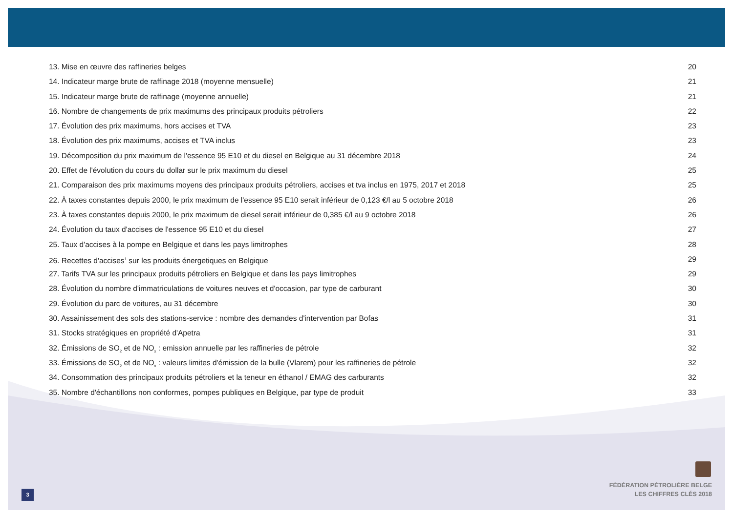13. Mise en œuvre des raffineries belges 20
14. Indicateur marge brute de raffinage 2018 (moyenne mensuelle) 21
15. Indicateur marge brute de raffinage (moyenne annuelle) 21
16. Nombre de changements de prix maximums des principaux produits pétroliers 22
17. Évolution des prix maximums, hors accises et TVA 23
18. Évolution des prix maximums, accises et TVA inclus 23
19. Décomposition du prix maximum de l'essence 95 E10 et du diesel en Belgique au 31 décembre 2018 24
20. Effet de l'évolution du cours du dollar sur le prix maximum du diesel 25
21. Comparaison des prix maximums moyens des principaux produits pétroliers, accises et tva inclus en 1975, 2017 et 2018 25
22. À taxes constantes depuis 2000, le prix maximum de l'essence 95 E10 serait inférieur de 0,123 €/l au 5 octobre 2018 26
23. À taxes constantes depuis 2000, le prix maximum de diesel serait inférieur de 0,385 €/l au 9 octobre 2018 26
24. Évolution du taux d'accises de l'essence 95 E10 et du diesel 27
25. Taux d'accises à la pompe en Belgique et dans les pays limitrophes 28
26. Recettes d'accises<sup>1</sup> sur les produits énergetiques en Belgique 29
27. Tarifs TVA sur les principaux produits pétroliers en Belgique et dans les pays limitrophes 29
28. Évolution du nombre d'immatriculations de voitures neuves et d'occasion, par type de carburant 30
29. Évolution du parc de voitures, au 31 décembre 30
30. Assainissement des sols des stations-service : nombre des demandes d'intervention par Bofas 31
31. Stocks stratégiques en propriété d'Apetra 31
32. Émissions de SO<sub>2</sub> et de NO<sub>x</sub> : emission annuelle par les raffineries de pétrole 32
33. Émissions de SO<sub>2</sub> et de NO<sub>x</sub> : valeurs limites d'émission de la bulle (Vlarem) pour les raffineries de pétrole 32
34. Consommation des principaux produits pétroliers et la teneur en éthanol / EMAG des carburants 32
35. Nombre d'échantillons non conformes, pompes publiques en Belgique, par type de produit 33
FÉDÉRATION PÉTROLIÈRE BELGE
LES CHIFFRES CLÉS 2018
3